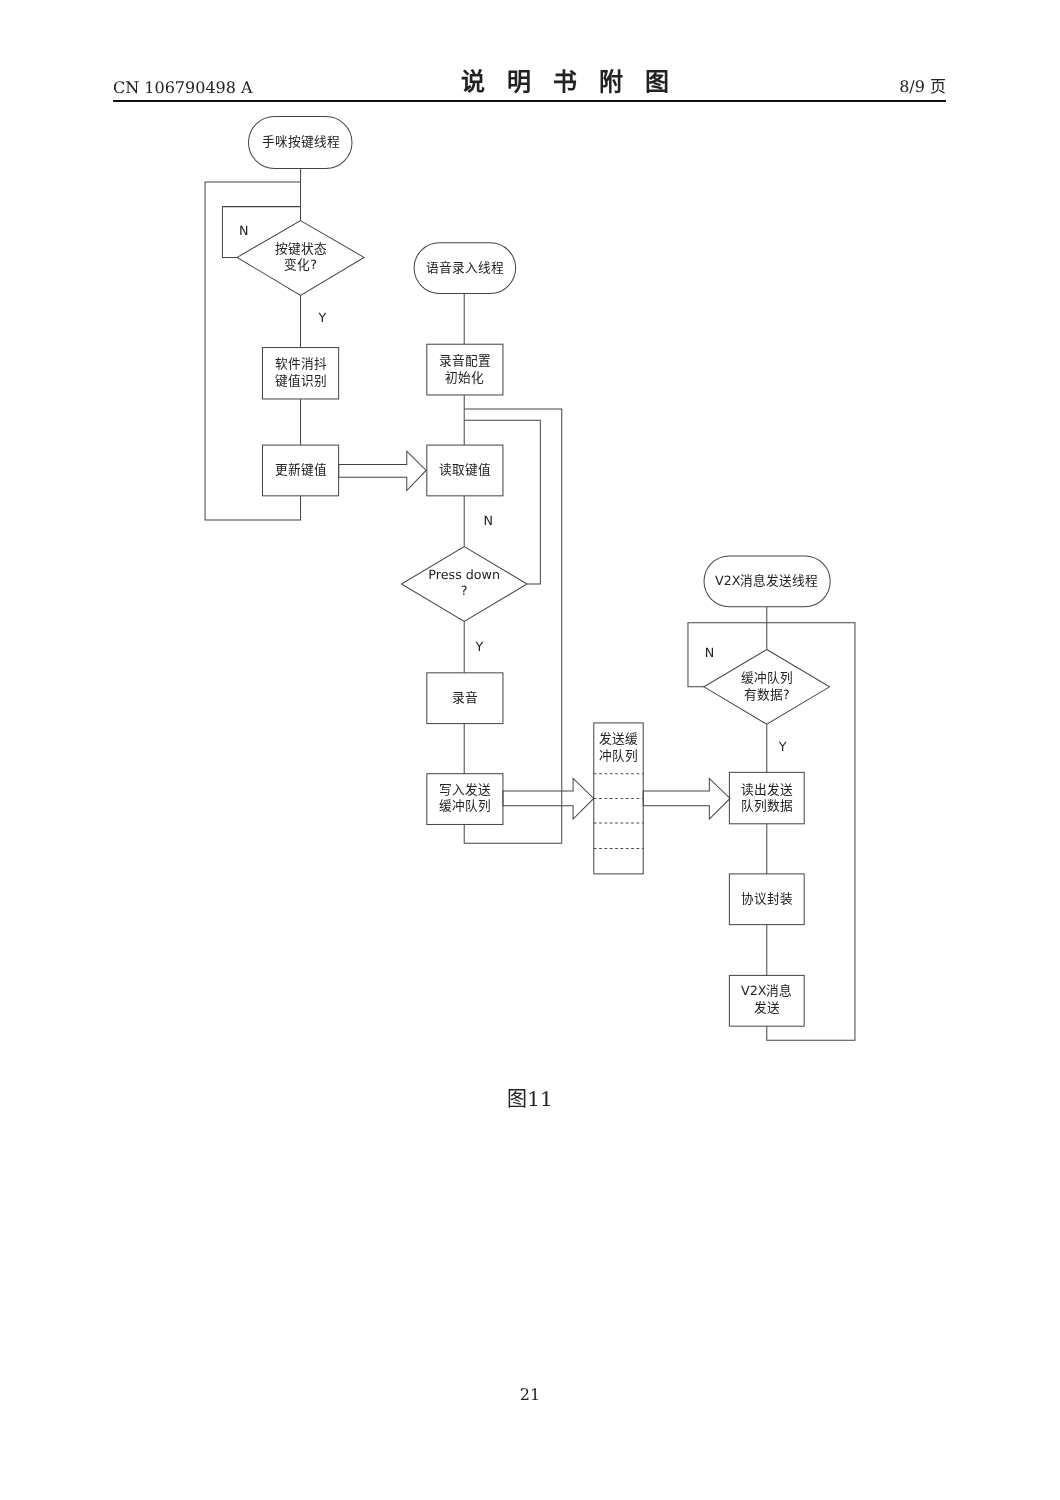CN 106790498 A 说明书附图 8/9 页
手咪按键线程
按键状态
变化?
软件消抖
键值识别
更新键值
N
Y
语音录入线程
录音配置
初始化
读取键值
N
Press down
?
Y
录音
写入发送
缓冲队列
发送缓
冲队列
V2X消息发送线程
N
缓冲队列
有数据?
Y
读出发送
队列数据
协议封装
V2X消息
发送
图11
21